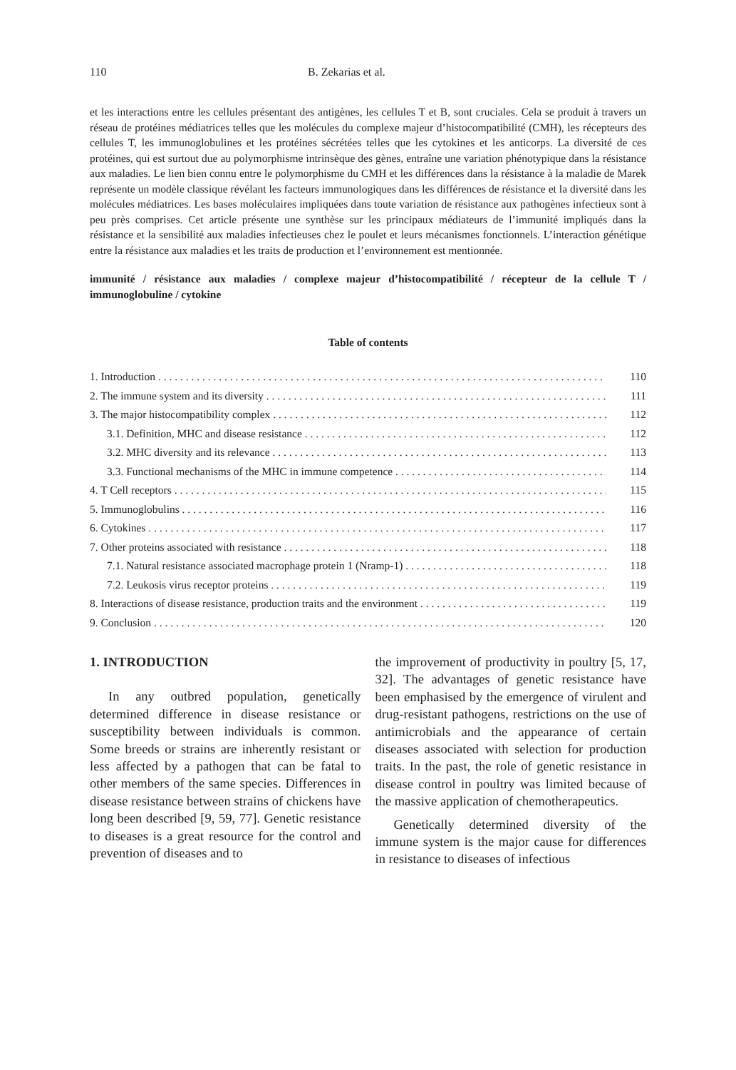110 B. Zekarias et al.
et les interactions entre les cellules présentant des antigènes, les cellules T et B, sont cruciales. Cela se produit à travers un réseau de protéines médiatrices telles que les molécules du complexe majeur d’histocompatibilité (CMH), les récepteurs des cellules T, les immunoglobulines et les protéines sécrétées telles que les cytokines et les anticorps. La diversité de ces protéines, qui est surtout due au polymorphisme intrinsèque des gènes, entraîne une variation phénotypique dans la résistance aux maladies. Le lien bien connu entre le polymorphisme du CMH et les différences dans la résistance à la maladie de Marek représente un modèle classique révélant les facteurs immunologiques dans les différences de résistance et la diversité dans les molécules médiatrices. Les bases moléculaires impliquées dans toute variation de résistance aux pathogènes infectieux sont à peu près comprises. Cet article présente une synthèse sur les principaux médiateurs de l’immunité impliqués dans la résistance et la sensibilité aux maladies infectieuses chez le poulet et leurs mécanismes fonctionnels. L’interaction génétique entre la résistance aux maladies et les traits de production et l’environnement est mentionnée.
immunité / résistance aux maladies / complexe majeur d’histocompatibilité / récepteur de la cellule T / immunoglobuline / cytokine
Table of contents
1. Introduction 110
2. The immune system and its diversity 111
3. The major histocompatibility complex 112
3.1. Definition, MHC and disease resistance 112
3.2. MHC diversity and its relevance 113
3.3. Functional mechanisms of the MHC in immune competence 114
4. T Cell receptors 115
5. Immunoglobulins 116
6. Cytokines 117
7. Other proteins associated with resistance 118
7.1. Natural resistance associated macrophage protein 1 (Nramp-1) 118
7.2. Leukosis virus receptor proteins 119
8. Interactions of disease resistance, production traits and the environment 119
9. Conclusion 120
1. INTRODUCTION
In any outbred population, genetically determined difference in disease resistance or susceptibility between individuals is common. Some breeds or strains are inherently resistant or less affected by a pathogen that can be fatal to other members of the same species. Differences in disease resistance between strains of chickens have long been described [9, 59, 77]. Genetic resistance to diseases is a great resource for the control and prevention of diseases and to
the improvement of productivity in poultry [5, 17, 32]. The advantages of genetic resistance have been emphasised by the emergence of virulent and drug-resistant pathogens, restrictions on the use of antimicrobials and the appearance of certain diseases associated with selection for production traits. In the past, the role of genetic resistance in disease control in poultry was limited because of the massive application of chemotherapeutics.
Genetically determined diversity of the immune system is the major cause for differences in resistance to diseases of infectious